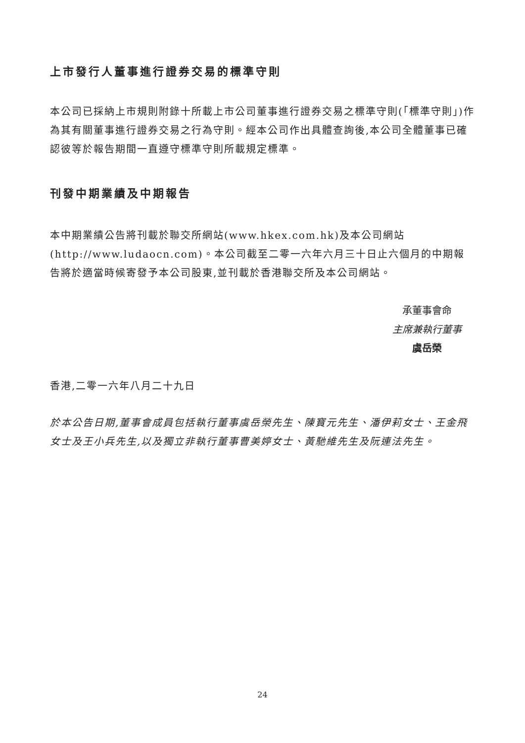上市發行人董事進行證券交易的標準守則
本公司已採納上市規則附錄十所載上市公司董事進行證券交易之標準守則(「標準守則」)作為其有關董事進行證券交易之行為守則。經本公司作出具體查詢後,本公司全體董事已確認彼等於報告期間一直遵守標準守則所載規定標準。
刊發中期業績及中期報告
本中期業績公告將刊載於聯交所網站(www.hkex.com.hk)及本公司網站(http://www.ludaocn.com)。本公司截至二零一六年六月三十日止六個月的中期報告將於適當時候寄發予本公司股東,並刊載於香港聯交所及本公司網站。
承董事會命
主席兼執行董事
虞岳榮
香港,二零一六年八月二十九日
於本公告日期,董事會成員包括執行董事虞岳榮先生、陳寶元先生、潘伊莉女士、王金飛女士及王小兵先生,以及獨立非執行董事曹美婷女士、黃馳維先生及阮連法先生。
24